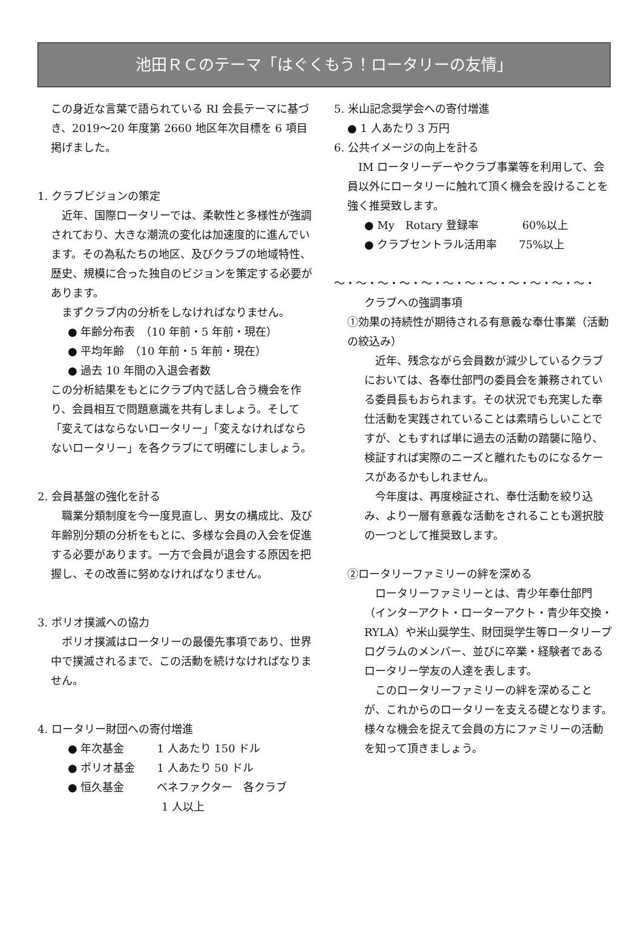池田ＲＣのテーマ「はぐくもう！ロータリーの友情」
この身近な言葉で語られている RI 会長テーマに基づき、2019～20 年度第 2660 地区年次目標を 6 項目掲げました。
1. クラブビジョンの策定
　近年、国際ロータリーでは、柔軟性と多様性が強調されており、大きな潮流の変化は加速度的に進んでいます。その為私たちの地区、及びクラブの地域特性、歴史、規模に合った独自のビジョンを策定する必要があります。
　まずクラブ内の分析をしなければなりません。
● 年齢分布表　（10 年前・5 年前・現在）
● 平均年齢　（10 年前・5 年前・現在）
● 過去 10 年間の入退会者数
この分析結果をもとにクラブ内で話し合う機会を作り、会員相互で問題意識を共有しましょう。そして「変えてはならないロータリー」「変えなければならないロータリー」を各クラブにて明確にしましょう。
2. 会員基盤の強化を計る
　職業分類制度を今一度見直し、男女の構成比、及び年齢別分類の分析をもとに、多様な会員の入会を促進する必要があります。一方で会員が退会する原因を把握し、その改善に努めなければなりません。
3. ポリオ撲滅への協力
　ポリオ撲滅はロータリーの最優先事項であり、世界中で撲滅されるまで、この活動を続けなければなりません。
4. ロータリー財団への寄付増進
● 年次基金　　　1 人あたり 150 ドル
● ポリオ基金　　1 人あたり 50 ドル
● 恒久基金　　　ベネファクター　各クラブ
1 人以上
5. 米山記念奨学会への寄付増進
● 1 人あたり 3 万円
6. 公共イメージの向上を計る
　IM ロータリーデーやクラブ事業等を利用して、会員以外にロータリーに触れて頂く機会を設けることを強く推奨致します。
● My　Rotary 登録率　　　　60%以上
● クラブセントラル活用率　　75%以上
～・～・～・～・～・～・～・～・～・～・～・～・
クラブへの強調事項
①効果の持続性が期待される有意義な奉仕事業（活動の絞込み）
　近年、残念ながら会員数が減少しているクラブにおいては、各奉仕部門の委員会を兼務されている委員長もおられます。その状況でも充実した奉仕活動を実践されていることは素晴らしいことですが、ともすれば単に過去の活動の踏襲に陥り、検証すれば実際のニーズと離れたものになるケースがあるかもしれません。
　今年度は、再度検証され、奉仕活動を絞り込み、より一層有意義な活動をされることも選択肢の一つとして推奨致します。
②ロータリーファミリーの絆を深める
　ロータリーファミリーとは、青少年奉仕部門（インターアクト・ローターアクト・青少年交換・RYLA）や米山奨学生、財団奨学生等ロータリープログラムのメンバー、並びに卒業・経験者であるロータリー学友の人達を表します。
　このロータリーファミリーの絆を深めることが、これからのロータリーを支える礎となります。様々な機会を捉えて会員の方にファミリーの活動を知って頂きましょう。